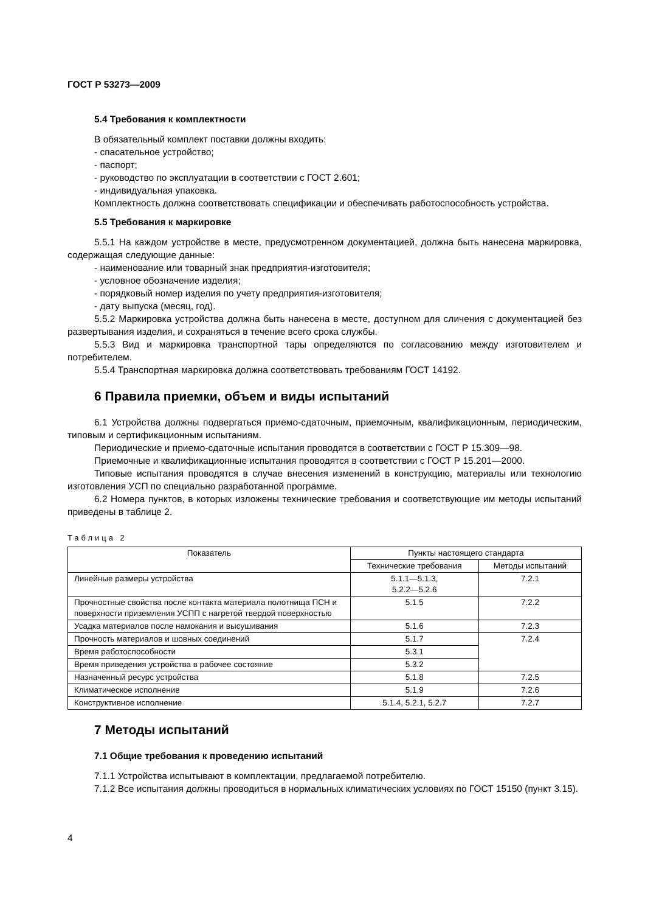ГОСТ Р 53273—2009
5.4 Требования к комплектности
В обязательный комплект поставки должны входить:
- спасательное устройство;
- паспорт;
- руководство по эксплуатации в соответствии с ГОСТ 2.601;
- индивидуальная упаковка.
Комплектность должна соответствовать спецификации и обеспечивать работоспособность устройства.
5.5 Требования к маркировке
5.5.1 На каждом устройстве в месте, предусмотренном документацией, должна быть нанесена маркировка, содержащая следующие данные:
- наименование или товарный знак предприятия-изготовителя;
- условное обозначение изделия;
- порядковый номер изделия по учету предприятия-изготовителя;
- дату выпуска (месяц, год).
5.5.2 Маркировка устройства должна быть нанесена в месте, доступном для сличения с документацией без развертывания изделия, и сохраняться в течение всего срока службы.
5.5.3 Вид и маркировка транспортной тары определяются по согласованию между изготовителем и потребителем.
5.5.4 Транспортная маркировка должна соответствовать требованиям ГОСТ 14192.
6 Правила приемки, объем и виды испытаний
6.1 Устройства должны подвергаться приемо-сдаточным, приемочным, квалификационным, периодическим, типовым и сертификационным испытаниям.
Периодические и приемо-сдаточные испытания проводятся в соответствии с ГОСТ Р 15.309—98.
Приемочные и квалификационные испытания проводятся в соответствии с ГОСТ Р 15.201—2000.
Типовые испытания проводятся в случае внесения изменений в конструкцию, материалы или технологию изготовления УСП по специально разработанной программе.
6.2 Номера пунктов, в которых изложены технические требования и соответствующие им методы испытаний приведены в таблице 2.
Таблица 2
| Показатель | Пункты настоящего стандарта | |
| --- | --- | --- |
| | Технические требования | Методы испытаний |
| Линейные размеры устройства | 5.1.1—5.1.3, 5.2.2—5.2.6 | 7.2.1 |
| Прочностные свойства после контакта материала полотнища ПСН и поверхности приземления УСПП с нагретой твердой поверхностью | 5.1.5 | 7.2.2 |
| Усадка материалов после намокания и высушивания | 5.1.6 | 7.2.3 |
| Прочность материалов и шовных соединений | 5.1.7 | 7.2.4 |
| Время работоспособности | 5.3.1 | |
| Время приведения устройства в рабочее состояние | 5.3.2 | |
| Назначенный ресурс устройства | 5.1.8 | 7.2.5 |
| Климатическое исполнение | 5.1.9 | 7.2.6 |
| Конструктивное исполнение | 5.1.4, 5.2.1, 5.2.7 | 7.2.7 |
7 Методы испытаний
7.1 Общие требования к проведению испытаний
7.1.1 Устройства испытывают в комплектации, предлагаемой потребителю.
7.1.2 Все испытания должны проводиться в нормальных климатических условиях по ГОСТ 15150 (пункт 3.15).
4